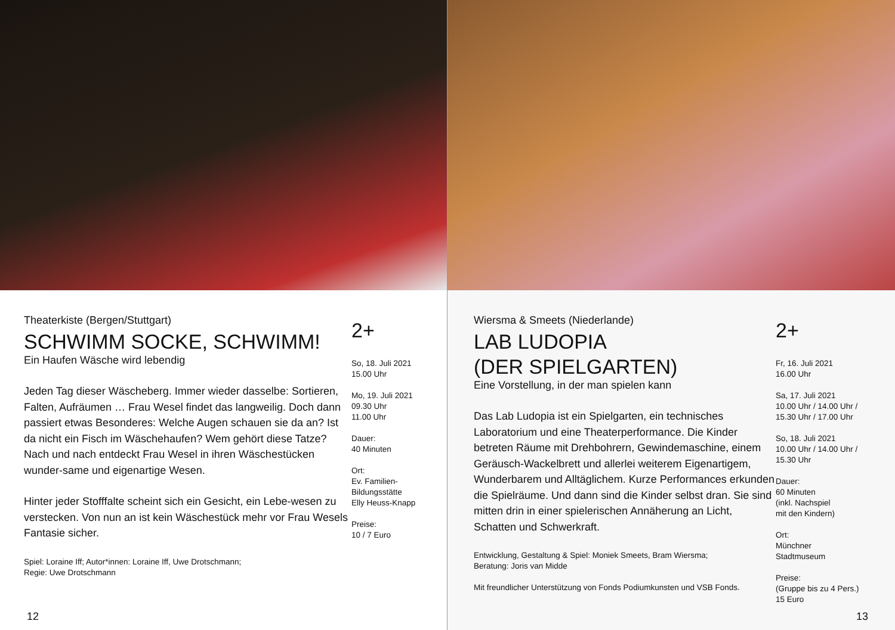Theaterkiste (Bergen/Stuttgart)
SCHWIMM SOCKE, SCHWIMM!
Ein Haufen Wäsche wird lebendig
Jeden Tag dieser Wäscheberg. Immer wieder dasselbe: Sortieren, Falten, Aufräumen … Frau Wesel findet das langweilig. Doch dann passiert etwas Besonderes: Welche Augen schauen sie da an? Ist da nicht ein Fisch im Wäschehaufen? Wem gehört diese Tatze? Nach und nach entdeckt Frau Wesel in ihren Wäschestücken wunder-same und eigenartige Wesen.
Hinter jeder Stofffalte scheint sich ein Gesicht, ein Lebe-wesen zu verstecken. Von nun an ist kein Wäschestück mehr vor Frau Wesels Fantasie sicher.
Spiel: Loraine Iff; Autor*innen: Loraine Iff, Uwe Drotschmann;
Regie: Uwe Drotschmann
2+
So, 18. Juli 2021
15.00 Uhr
Mo, 19. Juli 2021
09.30 Uhr
11.00 Uhr
Dauer:
40 Minuten
Ort:
Ev. Familien-
Bildungsstätte
Elly Heuss-Knapp
Preise:
10 / 7 Euro
12
Wiersma & Smeets (Niederlande)
LAB LUDOPIA
(DER SPIELGARTEN)
Eine Vorstellung, in der man spielen kann
Das Lab Ludopia ist ein Spielgarten, ein technisches Laboratorium und eine Theaterperformance. Die Kinder betreten Räume mit Drehbohrern, Gewindemaschine, einem Geräusch-Wackelbrett und allerlei weiterem Eigenartigem, Wunderbarem und Alltäglichem. Kurze Performances erkunden die Spielräume. Und dann sind die Kinder selbst dran. Sie sind mitten drin in einer spielerischen Annäherung an Licht, Schatten und Schwerkraft.
Entwicklung, Gestaltung & Spiel: Moniek Smeets, Bram Wiersma;
Beratung: Joris van Midde
Mit freundlicher Unterstützung von Fonds Podiumkunsten und VSB Fonds.
2+
Fr, 16. Juli 2021
16.00 Uhr
Sa, 17. Juli 2021
10.00 Uhr / 14.00 Uhr /
15.30 Uhr / 17.00 Uhr
So, 18. Juli 2021
10.00 Uhr / 14.00 Uhr /
15.30 Uhr
Dauer:
60 Minuten
(inkl. Nachspiel
mit den Kindern)
Ort:
Münchner
Stadtmuseum
Preise:
(Gruppe bis zu 4 Pers.)
15 Euro
13